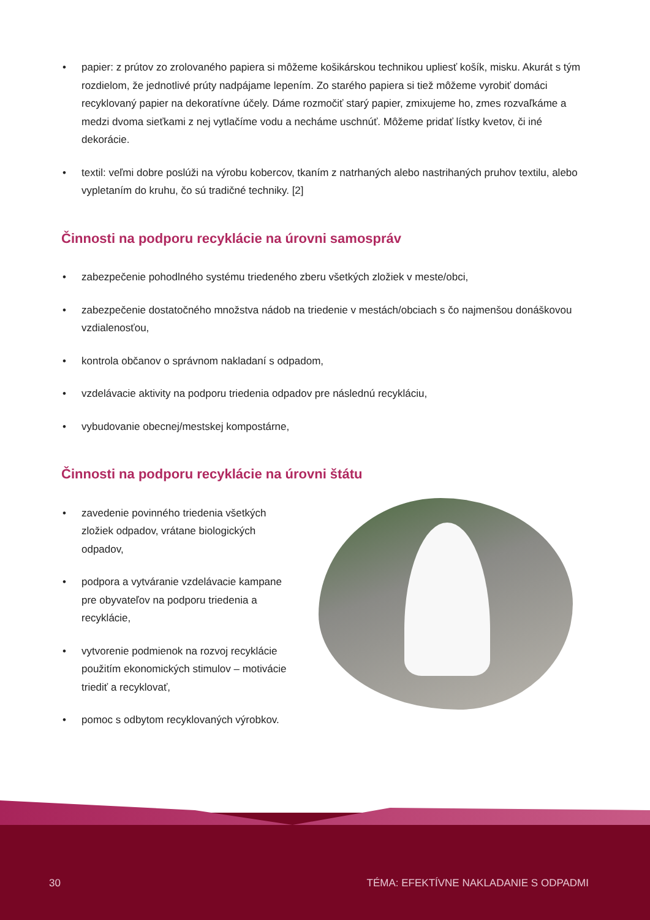• papier: z prútov zo zrolovaného papiera si môžeme košikárskou technikou upliesť košík, misku. Akurát s tým rozdielom, že jednotlivé prúty nadpájame lepením. Zo starého papiera si tiež môžeme vyrobiť domáci recyklovaný papier na dekoratívne účely. Dáme rozmočiť starý papier, zmixujeme ho, zmes rozvaľkáme a medzi dvoma sieťkami z nej vytlačíme vodu a necháme uschnúť. Môžeme pridať lístky kvetov, či iné dekorácie.
• textil: veľmi dobre poslúži na výrobu kobercov, tkaním z natrhaných alebo nastrihaných pruhov textilu, alebo vypletaním do kruhu, čo sú tradičné techniky. [2]
Činnosti na podporu recyklácie na úrovni samospráv
• zabezpečenie pohodlného systému triedeného zberu všetkých zložiek v meste/obci,
• zabezpečenie dostatočného množstva nádob na triedenie v mestách/obciach s čo najmenšou donáškovou vzdialenosťou,
• kontrola občanov o správnom nakladaní s odpadom,
• vzdelávacie aktivity na podporu triedenia odpadov pre následnú recykláciu,
• vybudovanie obecnej/mestskej kompostárne,
Činnosti na podporu recyklácie na úrovni štátu
• zavedenie povinného triedenia všetkých zložiek odpadov, vrátane biologických odpadov,
• podpora a vytváranie vzdelávacie kampane pre obyvateľov na podporu triedenia a recyklácie,
• vytvorenie podmienok na rozvoj recyklácie použitím ekonomických stimulov – motivácie triediť a recyklovať,
• pomoc s odbytom recyklovaných výrobkov.
30 TÉMA: EFEKTÍVNE NAKLADANIE S ODPADMI